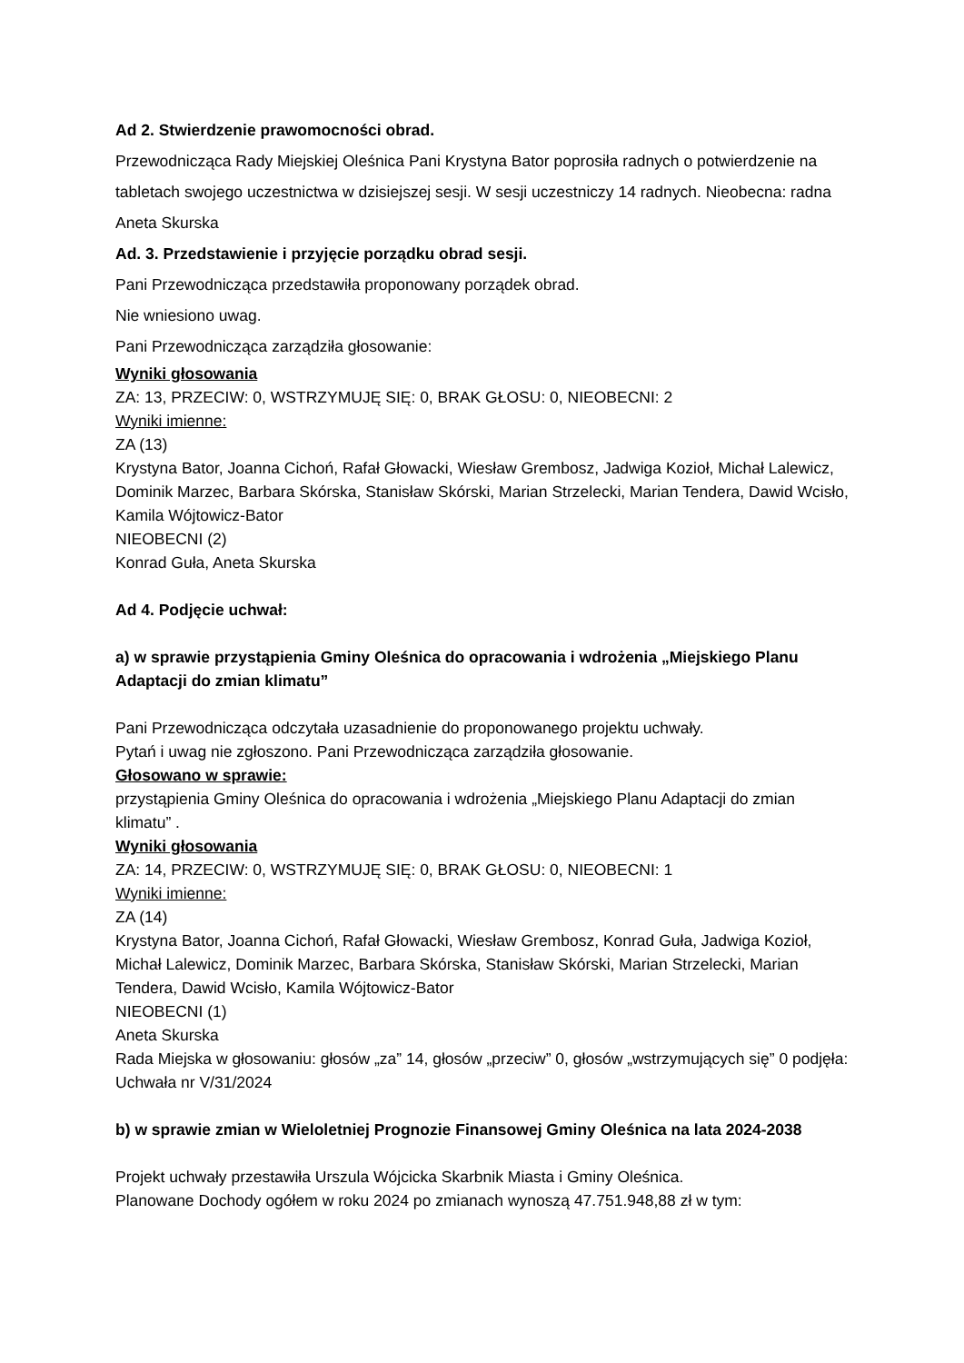Ad 2. Stwierdzenie prawomocności obrad.
Przewodnicząca Rady Miejskiej Oleśnica Pani Krystyna Bator poprosiła radnych o potwierdzenie na tabletach swojego uczestnictwa w dzisiejszej sesji. W sesji uczestniczy 14 radnych. Nieobecna: radna Aneta Skurska
Ad. 3. Przedstawienie i przyjęcie porządku obrad sesji.
Pani Przewodnicząca przedstawiła proponowany porządek obrad.
Nie wniesiono uwag.
Pani Przewodnicząca zarządziła głosowanie:
Wyniki głosowania
ZA: 13, PRZECIW: 0, WSTRZYMUJĘ SIĘ: 0, BRAK GŁOSU: 0, NIEOBECNI: 2
Wyniki imienne:
ZA (13)
Krystyna Bator, Joanna Cichoń, Rafał Głowacki, Wiesław Grembosz, Jadwiga Kozioł, Michał Lalewicz, Dominik Marzec, Barbara Skórska, Stanisław Skórski, Marian Strzelecki, Marian Tendera, Dawid Wcisło, Kamila Wójtowicz-Bator
NIEOBECNI (2)
Konrad Guła, Aneta Skurska
Ad 4. Podjęcie uchwał:
a) w sprawie przystąpienia Gminy Oleśnica do opracowania i wdrożenia „Miejskiego Planu Adaptacji do zmian klimatu”
Pani Przewodnicząca odczytała uzasadnienie do proponowanego projektu uchwały.
Pytań i uwag nie zgłoszono. Pani Przewodnicząca zarządziła głosowanie.
Głosowano w sprawie:
przystąpienia Gminy Oleśnica do opracowania i wdrożenia „Miejskiego Planu Adaptacji do zmian klimatu” .
Wyniki głosowania
ZA: 14, PRZECIW: 0, WSTRZYMUJĘ SIĘ: 0, BRAK GŁOSU: 0, NIEOBECNI: 1
Wyniki imienne:
ZA (14)
Krystyna Bator, Joanna Cichoń, Rafał Głowacki, Wiesław Grembosz, Konrad Guła, Jadwiga Kozioł, Michał Lalewicz, Dominik Marzec, Barbara Skórska, Stanisław Skórski, Marian Strzelecki, Marian Tendera, Dawid Wcisło, Kamila Wójtowicz-Bator
NIEOBECNI (1)
Aneta Skurska
Rada Miejska w głosowaniu: głosów „za” 14, głosów „przeciw” 0, głosów „wstrzymujących się” 0 podjęła: Uchwała nr V/31/2024
b) w sprawie zmian w Wieloletniej Prognozie Finansowej Gminy Oleśnica na lata 2024-2038
Projekt uchwały przestawiła Urszula Wójcicka Skarbnik Miasta i Gminy Oleśnica.
Planowane Dochody ogółem w roku 2024 po zmianach wynoszą 47.751.948,88 zł w tym: